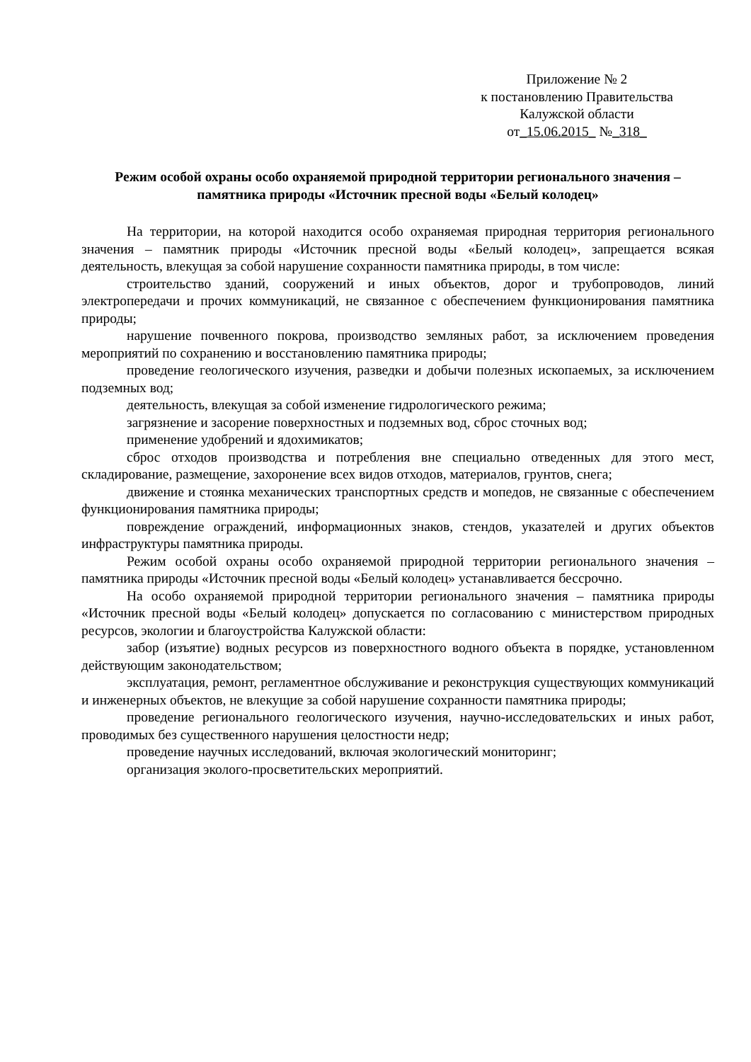Приложение № 2
к постановлению Правительства
Калужской области
от_15.06.2015_ №_318_
Режим особой охраны особо охраняемой природной территории регионального значения – памятника природы «Источник пресной воды «Белый колодец»
На территории, на которой находится особо охраняемая природная территория регионального значения – памятник природы «Источник пресной воды «Белый колодец», запрещается всякая деятельность, влекущая за собой нарушение сохранности памятника природы, в том числе:
строительство зданий, сооружений и иных объектов, дорог и трубопроводов, линий электропередачи и прочих коммуникаций, не связанное с обеспечением функционирования памятника природы;
нарушение почвенного покрова, производство земляных работ, за исключением проведения мероприятий по сохранению и восстановлению памятника природы;
проведение геологического изучения, разведки и добычи полезных ископаемых, за исключением подземных вод;
деятельность, влекущая за собой изменение гидрологического режима;
загрязнение и засорение поверхностных и подземных вод, сброс сточных вод;
применение удобрений и ядохимикатов;
сброс отходов производства и потребления вне специально отведенных для этого мест, складирование, размещение, захоронение всех видов отходов, материалов, грунтов, снега;
движение и стоянка механических транспортных средств и мопедов, не связанные с обеспечением функционирования памятника природы;
повреждение ограждений, информационных знаков, стендов, указателей и других объектов инфраструктуры памятника природы.
Режим особой охраны особо охраняемой природной территории регионального значения – памятника природы «Источник пресной воды «Белый колодец» устанавливается бессрочно.
На особо охраняемой природной территории регионального значения – памятника природы «Источник пресной воды «Белый колодец» допускается по согласованию с министерством природных ресурсов, экологии и благоустройства Калужской области:
забор (изъятие) водных ресурсов из поверхностного водного объекта в порядке, установленном действующим законодательством;
эксплуатация, ремонт, регламентное обслуживание и реконструкция существующих коммуникаций и инженерных объектов, не влекущие за собой нарушение сохранности памятника природы;
проведение регионального геологического изучения, научно-исследовательских и иных работ, проводимых без существенного нарушения целостности недр;
проведение научных исследований, включая экологический мониторинг;
организация эколого-просветительских мероприятий.